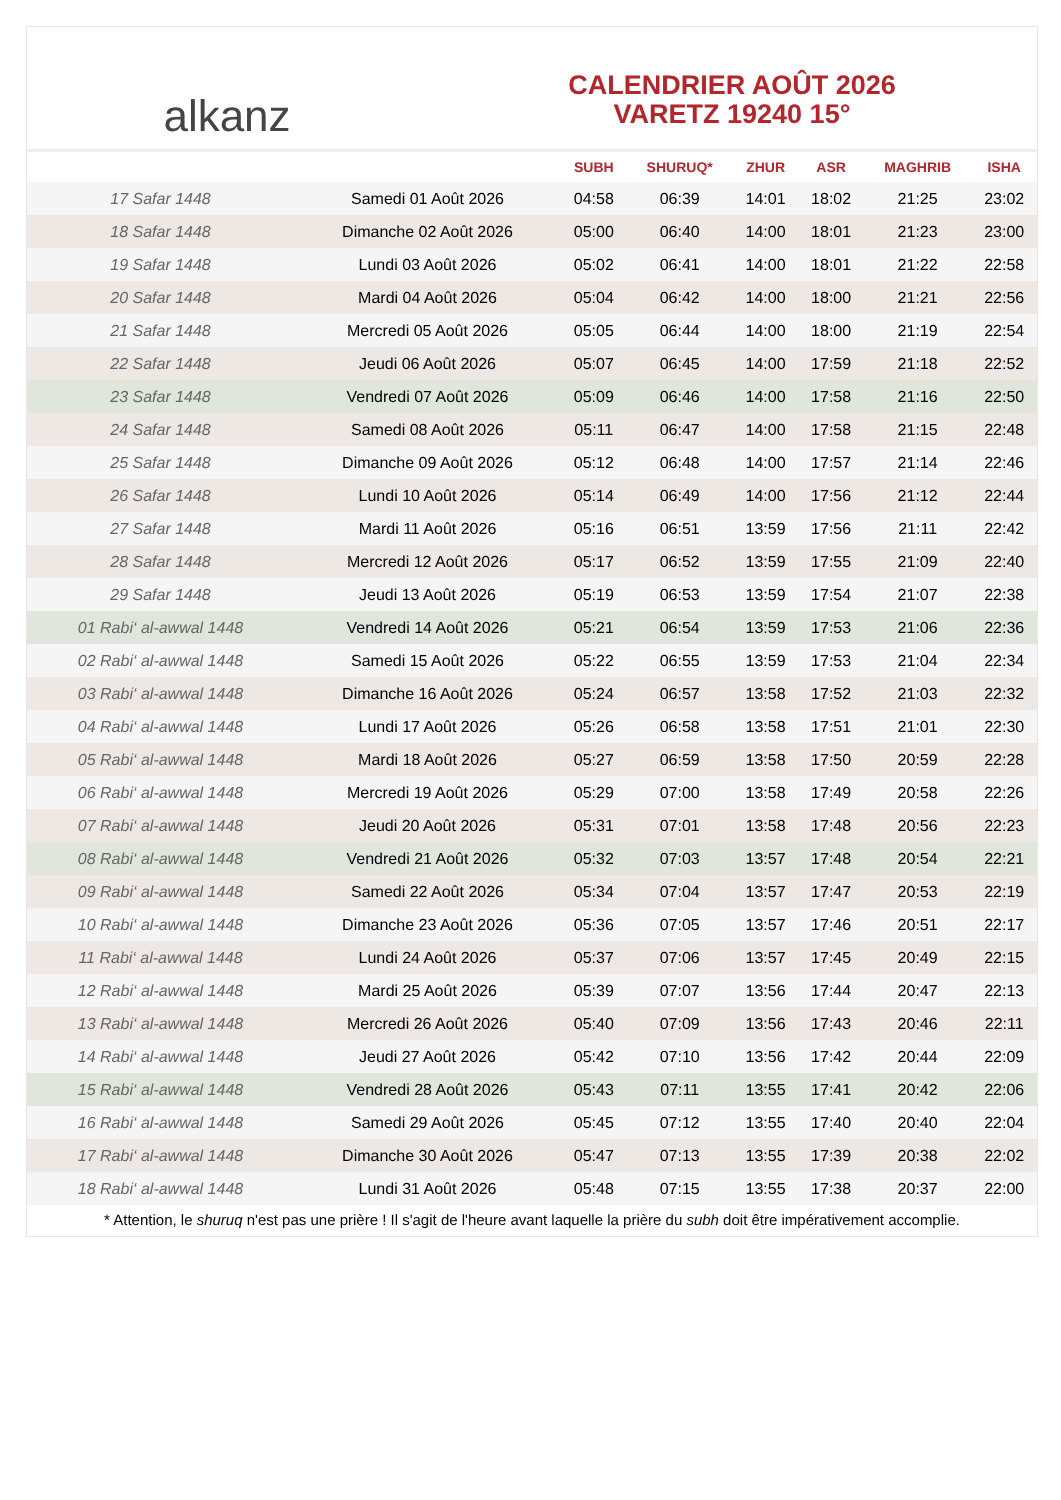alkanz
CALENDRIER AOÛT 2026
VARETZ 19240 15°
| | | SUBH | SHURUQ* | ZHUR | ASR | MAGHRIB | ISHA |
| --- | --- | --- | --- | --- | --- | --- | --- |
| 17 Safar 1448 | Samedi 01 Août 2026 | 04:58 | 06:39 | 14:01 | 18:02 | 21:25 | 23:02 |
| 18 Safar 1448 | Dimanche 02 Août 2026 | 05:00 | 06:40 | 14:00 | 18:01 | 21:23 | 23:00 |
| 19 Safar 1448 | Lundi 03 Août 2026 | 05:02 | 06:41 | 14:00 | 18:01 | 21:22 | 22:58 |
| 20 Safar 1448 | Mardi 04 Août 2026 | 05:04 | 06:42 | 14:00 | 18:00 | 21:21 | 22:56 |
| 21 Safar 1448 | Mercredi 05 Août 2026 | 05:05 | 06:44 | 14:00 | 18:00 | 21:19 | 22:54 |
| 22 Safar 1448 | Jeudi 06 Août 2026 | 05:07 | 06:45 | 14:00 | 17:59 | 21:18 | 22:52 |
| 23 Safar 1448 | Vendredi 07 Août 2026 | 05:09 | 06:46 | 14:00 | 17:58 | 21:16 | 22:50 |
| 24 Safar 1448 | Samedi 08 Août 2026 | 05:11 | 06:47 | 14:00 | 17:58 | 21:15 | 22:48 |
| 25 Safar 1448 | Dimanche 09 Août 2026 | 05:12 | 06:48 | 14:00 | 17:57 | 21:14 | 22:46 |
| 26 Safar 1448 | Lundi 10 Août 2026 | 05:14 | 06:49 | 14:00 | 17:56 | 21:12 | 22:44 |
| 27 Safar 1448 | Mardi 11 Août 2026 | 05:16 | 06:51 | 13:59 | 17:56 | 21:11 | 22:42 |
| 28 Safar 1448 | Mercredi 12 Août 2026 | 05:17 | 06:52 | 13:59 | 17:55 | 21:09 | 22:40 |
| 29 Safar 1448 | Jeudi 13 Août 2026 | 05:19 | 06:53 | 13:59 | 17:54 | 21:07 | 22:38 |
| 01 Rabi‘ al-awwal 1448 | Vendredi 14 Août 2026 | 05:21 | 06:54 | 13:59 | 17:53 | 21:06 | 22:36 |
| 02 Rabi‘ al-awwal 1448 | Samedi 15 Août 2026 | 05:22 | 06:55 | 13:59 | 17:53 | 21:04 | 22:34 |
| 03 Rabi‘ al-awwal 1448 | Dimanche 16 Août 2026 | 05:24 | 06:57 | 13:58 | 17:52 | 21:03 | 22:32 |
| 04 Rabi‘ al-awwal 1448 | Lundi 17 Août 2026 | 05:26 | 06:58 | 13:58 | 17:51 | 21:01 | 22:30 |
| 05 Rabi‘ al-awwal 1448 | Mardi 18 Août 2026 | 05:27 | 06:59 | 13:58 | 17:50 | 20:59 | 22:28 |
| 06 Rabi‘ al-awwal 1448 | Mercredi 19 Août 2026 | 05:29 | 07:00 | 13:58 | 17:49 | 20:58 | 22:26 |
| 07 Rabi‘ al-awwal 1448 | Jeudi 20 Août 2026 | 05:31 | 07:01 | 13:58 | 17:48 | 20:56 | 22:23 |
| 08 Rabi‘ al-awwal 1448 | Vendredi 21 Août 2026 | 05:32 | 07:03 | 13:57 | 17:48 | 20:54 | 22:21 |
| 09 Rabi‘ al-awwal 1448 | Samedi 22 Août 2026 | 05:34 | 07:04 | 13:57 | 17:47 | 20:53 | 22:19 |
| 10 Rabi‘ al-awwal 1448 | Dimanche 23 Août 2026 | 05:36 | 07:05 | 13:57 | 17:46 | 20:51 | 22:17 |
| 11 Rabi‘ al-awwal 1448 | Lundi 24 Août 2026 | 05:37 | 07:06 | 13:57 | 17:45 | 20:49 | 22:15 |
| 12 Rabi‘ al-awwal 1448 | Mardi 25 Août 2026 | 05:39 | 07:07 | 13:56 | 17:44 | 20:47 | 22:13 |
| 13 Rabi‘ al-awwal 1448 | Mercredi 26 Août 2026 | 05:40 | 07:09 | 13:56 | 17:43 | 20:46 | 22:11 |
| 14 Rabi‘ al-awwal 1448 | Jeudi 27 Août 2026 | 05:42 | 07:10 | 13:56 | 17:42 | 20:44 | 22:09 |
| 15 Rabi‘ al-awwal 1448 | Vendredi 28 Août 2026 | 05:43 | 07:11 | 13:55 | 17:41 | 20:42 | 22:06 |
| 16 Rabi‘ al-awwal 1448 | Samedi 29 Août 2026 | 05:45 | 07:12 | 13:55 | 17:40 | 20:40 | 22:04 |
| 17 Rabi‘ al-awwal 1448 | Dimanche 30 Août 2026 | 05:47 | 07:13 | 13:55 | 17:39 | 20:38 | 22:02 |
| 18 Rabi‘ al-awwal 1448 | Lundi 31 Août 2026 | 05:48 | 07:15 | 13:55 | 17:38 | 20:37 | 22:00 |
* Attention, le shuruq n'est pas une prière ! Il s'agit de l'heure avant laquelle la prière du subh doit être impérativement accomplie.